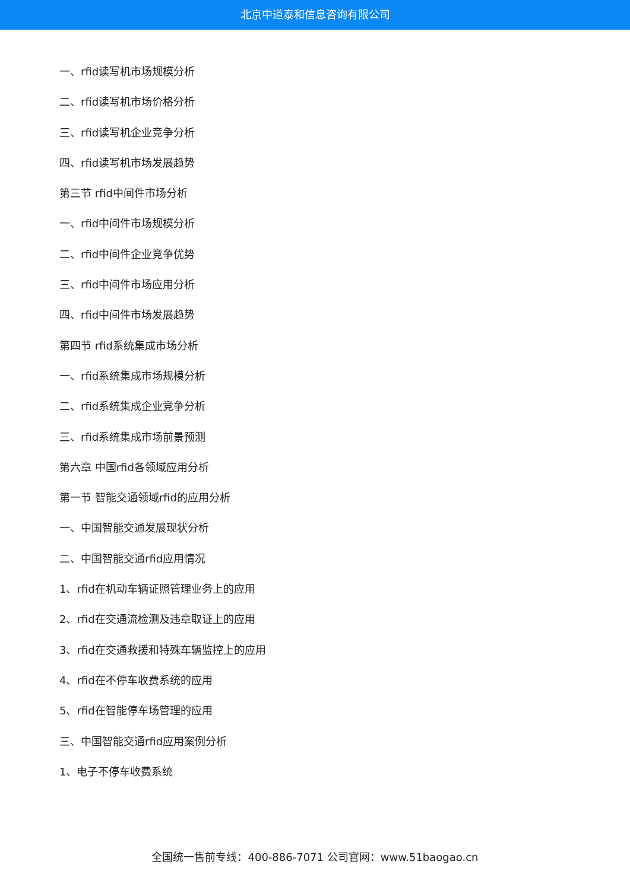北京中道泰和信息咨询有限公司
一、rfid读写机市场规模分析
二、rfid读写机市场价格分析
三、rfid读写机企业竞争分析
四、rfid读写机市场发展趋势
第三节 rfid中间件市场分析
一、rfid中间件市场规模分析
二、rfid中间件企业竞争优势
三、rfid中间件市场应用分析
四、rfid中间件市场发展趋势
第四节 rfid系统集成市场分析
一、rfid系统集成市场规模分析
二、rfid系统集成企业竞争分析
三、rfid系统集成市场前景预测
第六章 中国rfid各领域应用分析
第一节 智能交通领域rfid的应用分析
一、中国智能交通发展现状分析
二、中国智能交通rfid应用情况
1、rfid在机动车辆证照管理业务上的应用
2、rfid在交通流检测及违章取证上的应用
3、rfid在交通救援和特殊车辆监控上的应用
4、rfid在不停车收费系统的应用
5、rfid在智能停车场管理的应用
三、中国智能交通rfid应用案例分析
1、电子不停车收费系统
全国统一售前专线：400-886-7071 公司官网：www.51baogao.cn